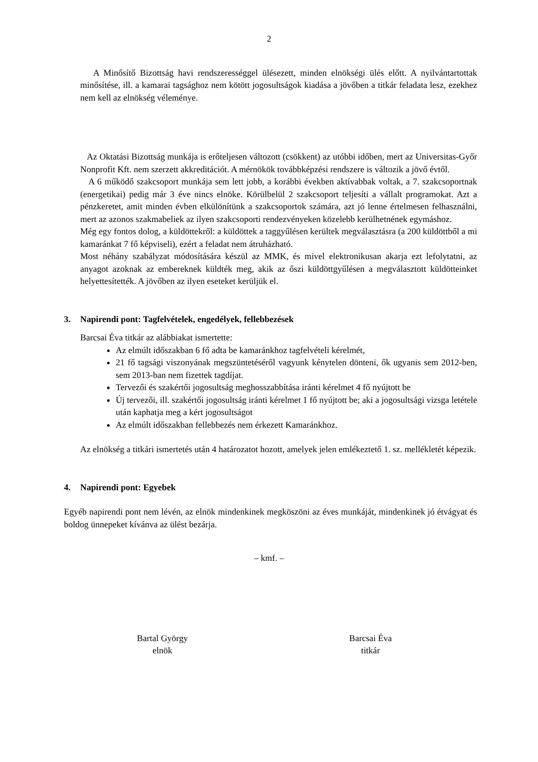2
A Minősítő Bizottság havi rendszerességgel ülésezett, minden elnökségi ülés előtt. A nyilvántartottak minősítése, ill. a kamarai tagsághoz nem kötött jogosultságok kiadása a jövőben a titkár feladata lesz, ezekhez nem kell az elnökség véleménye.
Az Oktatási Bizottság munkája is erőteljesen változott (csökkent) az utóbbi időben, mert az Universitas-Győr Nonprofit Kft. nem szerzett akkreditációt. A mérnökök továbbképzési rendszere is változik a jövő évtől.
A 6 működő szakcsoport munkája sem lett jobb, a korábbi években aktívabbak voltak, a 7. szakcsoportnak (energetikai) pedig már 3 éve nincs elnöke. Körülbelül 2 szakcsoport teljesíti a vállalt programokat. Azt a pénzkeretet, amit minden évben elkülönítünk a szakcsoportok számára, azt jó lenne értelmesen felhasználni, mert az azonos szakmabeliek az ilyen szakcsoporti rendezvényeken közelebb kerülhetnének egymáshoz.
Még egy fontos dolog, a küldöttekről: a küldöttek a taggyűlésen kerültek megválasztásra (a 200 küldöttből a mi kamaránkat 7 fő képviseli), ezért a feladat nem átruházható.
Most néhány szabályzat módosítására készül az MMK, és mivel elektronikusan akarja ezt lefolytatni, az anyagot azoknak az embereknek küldték meg, akik az őszi küldöttgyűlésen a megválasztott küldötteinket helyettesítették. A jövőben az ilyen eseteket kerüljük el.
3. Napirendi pont: Tagfelvételek, engedélyek, fellebbezések
Barcsai Éva titkár az alábbiakat ismertette:
Az elmúlt időszakban 6 fő adta be kamaránkhoz tagfelvételi kérelmét,
21 fő tagsági viszonyának megszüntetéséről vagyunk kénytelen dönteni, ők ugyanis sem 2012-ben, sem 2013-ban nem fizettek tagdíjat.
Tervezői és szakértői jogosultság meghosszabbítása iránti kérelmet 4 fő nyújtott be
Új tervezői, ill. szakértői jogosultság iránti kérelmet 1 fő nyújtott be; aki a jogosultsági vizsga letétele után kaphatja meg a kért jogosultságot
Az elmúlt időszakban fellebbezés nem érkezett Kamaránkhoz.
Az elnökség a titkári ismertetés után 4 határozatot hozott, amelyek jelen emlékeztető 1. sz. mellékletét képezik.
4. Napirendi pont: Egyebek
Egyéb napirendi pont nem lévén, az elnök mindenkinek megköszöni az éves munkáját, mindenkinek jó étvágyat és boldog ünnepeket kívánva az ülést bezárja.
– kmf. –
Bartal György
elnök
Barcsai Éva
titkár